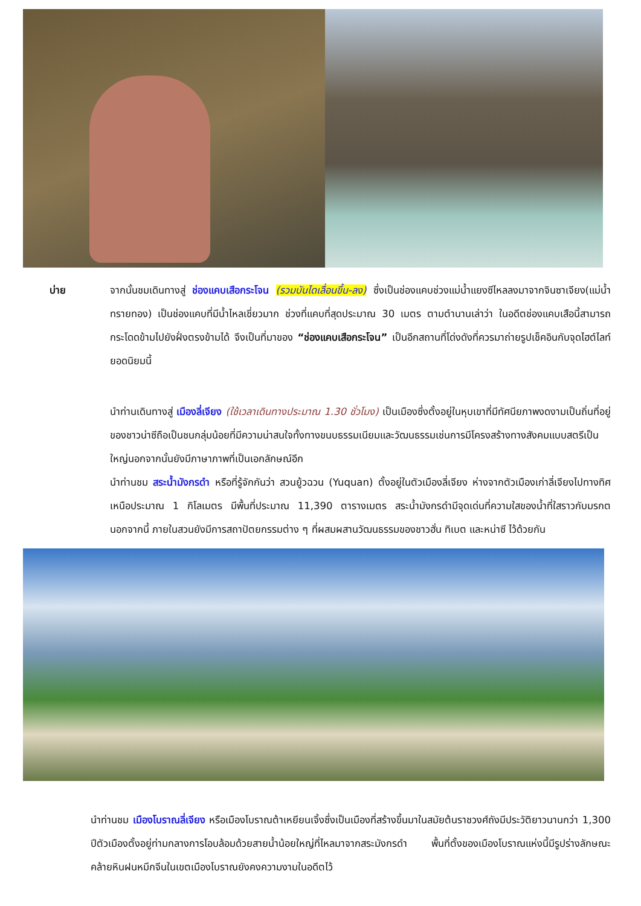บ่าย จากนั้นชมเดินทางสู่ ช่องแคบเสือกระโจน (รวมบันไดเลื่อนขึ้น-ลง) ซึ่งเป็นช่องแคบช่วงแม่น้ำแยงซีไหลลงมาจากจินซาเจียง(แม่น้ำทรายทอง) เป็นช่องแคบที่มีน้ำไหลเชี่ยวมาก ช่วงที่แคบที่สุดประมาณ 30 เมตร ตามตำนานเล่าว่า ในอดีตช่องแคบเสือนี้สามารถกระโดดข้ามไปยังฝั่งตรงข้ามได้ จึงเป็นที่มาของ “ช่องแคบเสือกระโจน” เป็นอีกสถานที่โด่งดังที่ควรมาถ่ายรูปเช็คอินกับจุดไฮต์ไลท์ยอดนิยมนี้
นำท่านเดินทางสู่ เมืองลี่เจียง (ใช้เวลาเดินทางประมาณ 1.30 ชั่วโมง) เป็นเมืองซึ่งตั้งอยู่ในหุบเขาที่มีทัศนียภาพงดงามเป็นถิ่นที่อยู่ของชาวน่าซีถือเป็นชนกลุ่มน้อยที่มีความน่าสนใจทั้งทางขนบธรรมเนียมและวัฒนธรรมเช่นการมีโครงสร้างทางสังคมแบบสตรีเป็นใหญ่นอกจากนั้นยังมีภาษาภาพที่เป็นเอกลักษณ์อีก
นำท่านชม สระน้ำมังกรดำ หรือที่รู้จักกันว่า สวนยู้วฉวน (Yuquan) ตั้งอยู่ในตัวเมืองลี่เจียง ห่างจากตัวเมืองเก่าลี่เจียงไปทางทิศเหนือประมาณ 1 กิโลเมตร มีพื้นที่ประมาณ 11,390 ตารางเมตร สระน้ำมังกรดำมีจุดเด่นที่ความใสของน้ำที่ใสราวกับมรกต นอกจากนี้ ภายในสวนยังมีการสถาปัตยกรรมต่าง ๆ ที่ผสมผสานวัฒนธรรมของชาวฮั่น ทิเบต และหน่าซี ไว้ด้วยกัน
นำท่านชม เมืองโบราณลี่เจียง หรือเมืองโบราณต้าเหยียนเจิ้งซึ่งเป็นเมืองที่สร้างขึ้นมาในสมัยต้นราชวงศ์ถังมีประวัติยาวนานกว่า 1,300 ปีตัวเมืองตั้งอยู่ท่ามกลางการโอบล้อมด้วยสายน้ำน้อยใหญ่ที่ไหลมาจากสระมังกรดำ พื้นที่ตั้งของเมืองโบราณแห่งนี้มีรูปร่างลักษณะคล้ายหินฝนหมึกจีนในเขตเมืองโบราณยังคงความงามในอดีตไว้